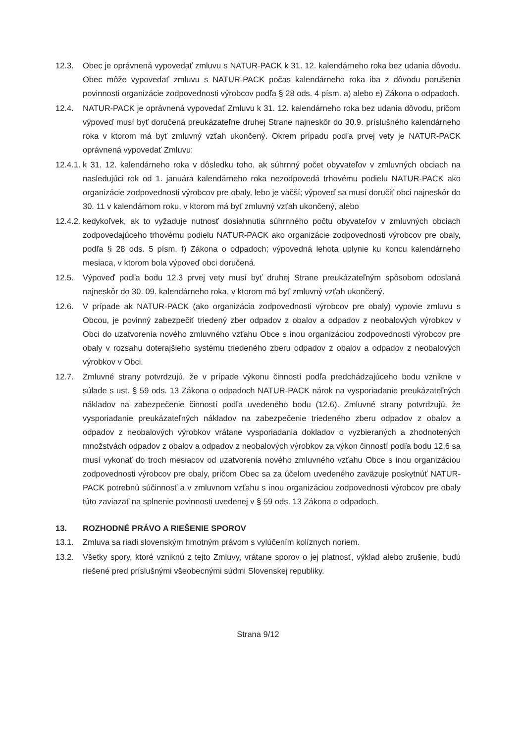12.3. Obec je oprávnená vypovedať zmluvu s NATUR-PACK k 31. 12. kalendárneho roka bez udania dôvodu. Obec môže vypovedať zmluvu s NATUR-PACK počas kalendárneho roka iba z dôvodu porušenia povinnosti organizácie zodpovednosti výrobcov podľa § 28 ods. 4 písm. a) alebo e) Zákona o odpadoch.
12.4. NATUR-PACK je oprávnená vypovedať Zmluvu k 31. 12. kalendárneho roka bez udania dôvodu, pričom výpoveď musí byť doručená preukázateľne druhej Strane najneskôr do 30.9. príslušného kalendárneho roka v ktorom má byť zmluvný vzťah ukončený. Okrem prípadu podľa prvej vety je NATUR-PACK oprávnená vypovedať Zmluvu:
12.4.1.
k 31. 12. kalendárneho roka v dôsledku toho, ak súhrnný počet obyvateľov v zmluvných obciach na nasledujúci rok od 1. januára kalendárneho roka nezodpovedá trhovému podielu NATUR-PACK ako organizácie zodpovednosti výrobcov pre obaly, lebo je väčší; výpoveď sa musí doručiť obci najneskôr do 30. 11 v kalendárnom roku, v ktorom má byť zmluvný vzťah ukončený, alebo
12.4.2.
kedykoľvek, ak to vyžaduje nutnosť dosiahnutia súhrnného počtu obyvateľov v zmluvných obciach zodpovedajúceho trhovému podielu NATUR-PACK ako organizácie zodpovednosti výrobcov pre obaly, podľa § 28 ods. 5 písm. f) Zákona o odpadoch; výpovedná lehota uplynie ku koncu kalendárneho mesiaca, v ktorom bola výpoveď obci doručená.
12.5. Výpoveď podľa bodu 12.3 prvej vety musí byť druhej Strane preukázateľným spôsobom odoslaná najneskôr do 30. 09. kalendárneho roka, v ktorom má byť zmluvný vzťah ukončený.
12.6. V prípade ak NATUR-PACK (ako organizácia zodpovednosti výrobcov pre obaly) vypovie zmluvu s Obcou, je povinný zabezpečiť triedený zber odpadov z obalov a odpadov z neobalových výrobkov v Obci do uzatvorenia nového zmluvného vzťahu Obce s inou organizáciou zodpovednosti výrobcov pre obaly v rozsahu doterajšieho systému triedeného zberu odpadov z obalov a odpadov z neobalových výrobkov v Obci.
12.7. Zmluvné strany potvrdzujú, že v prípade výkonu činností podľa predchádzajúceho bodu vznikne v súlade s ust. § 59 ods. 13 Zákona o odpadoch NATUR-PACK nárok na vysporiadanie preukázateľných nákladov na zabezpečenie činností podľa uvedeného bodu (12.6). Zmluvné strany potvrdzujú, že vysporiadanie preukázateľných nákladov na zabezpečenie triedeného zberu odpadov z obalov a odpadov z neobalových výrobkov vrátane vysporiadania dokladov o vyzbieraných a zhodnotených množstvách odpadov z obalov a odpadov z neobalových výrobkov za výkon činností podľa bodu 12.6 sa musí vykonať do troch mesiacov od uzatvorenia nového zmluvného vzťahu Obce s inou organizáciou zodpovednosti výrobcov pre obaly, pričom Obec sa za účelom uvedeného zaväzuje poskytnúť NATUR-PACK potrebnú súčinnosť a v zmluvnom vzťahu s inou organizáciou zodpovednosti výrobcov pre obaly túto zaviazať na splnenie povinnosti uvedenej v § 59 ods. 13 Zákona o odpadoch.
13. ROZHODNÉ PRÁVO A RIEŠENIE SPOROV
13.1. Zmluva sa riadi slovenským hmotným právom s vylúčením kolíznych noriem.
13.2. Všetky spory, ktoré vzniknú z tejto Zmluvy, vrátane sporov o jej platnosť, výklad alebo zrušenie, budú riešené pred príslušnými všeobecnými súdmi Slovenskej republiky.
Strana 9/12